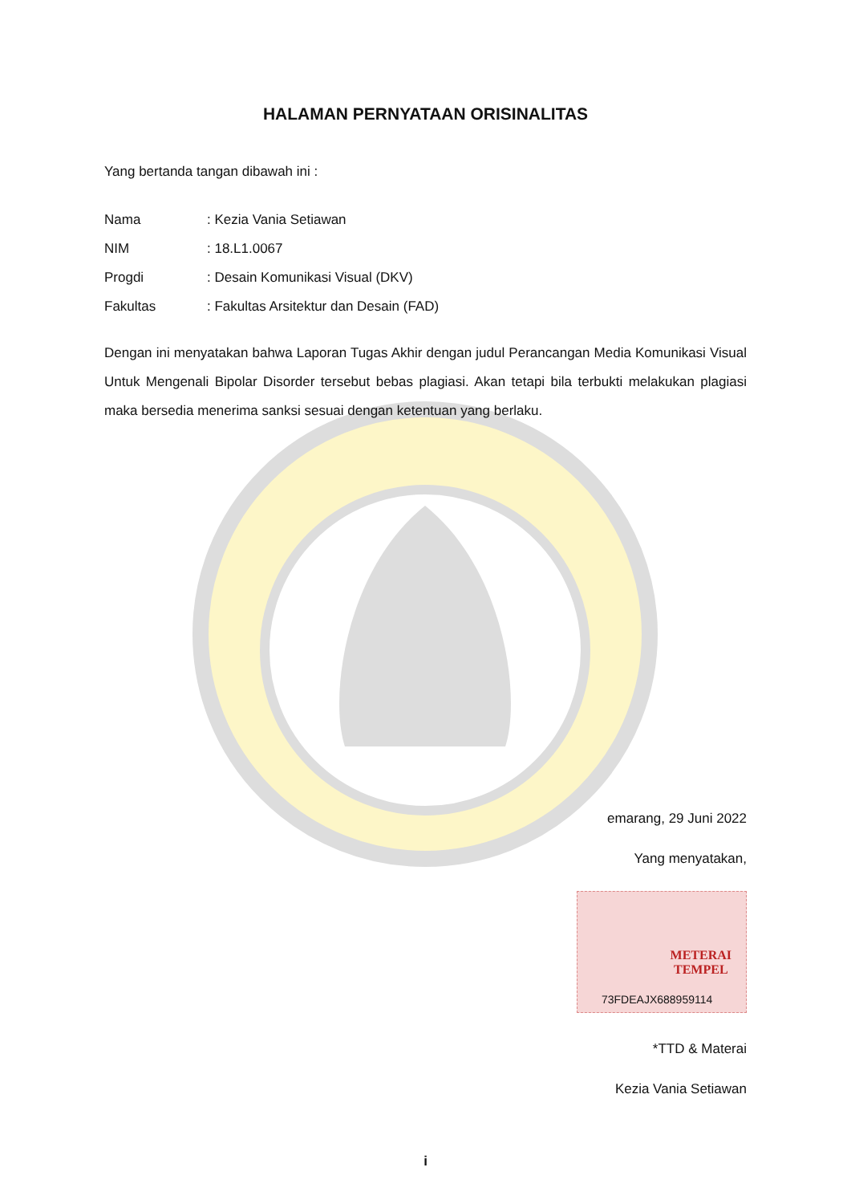HALAMAN PERNYATAAN ORISINALITAS
Yang bertanda tangan dibawah ini :
Nama: Kezia Vania Setiawan
NIM: 18.L1.0067
Progdi: Desain Komunikasi Visual (DKV)
Fakultas: Fakultas Arsitektur dan Desain (FAD)
Dengan ini menyatakan bahwa Laporan Tugas Akhir dengan judul Perancangan Media Komunikasi Visual Untuk Mengenali Bipolar Disorder tersebut bebas plagiasi. Akan tetapi bila terbukti melakukan plagiasi maka bersedia menerima sanksi sesuai dengan ketentuan yang berlaku.
emarang, 29 Juni 2022
Yang menyatakan,
METERAI
TEMPEL
73FDEAJX688959114
*TTD & Materai
Kezia Vania Setiawan
i